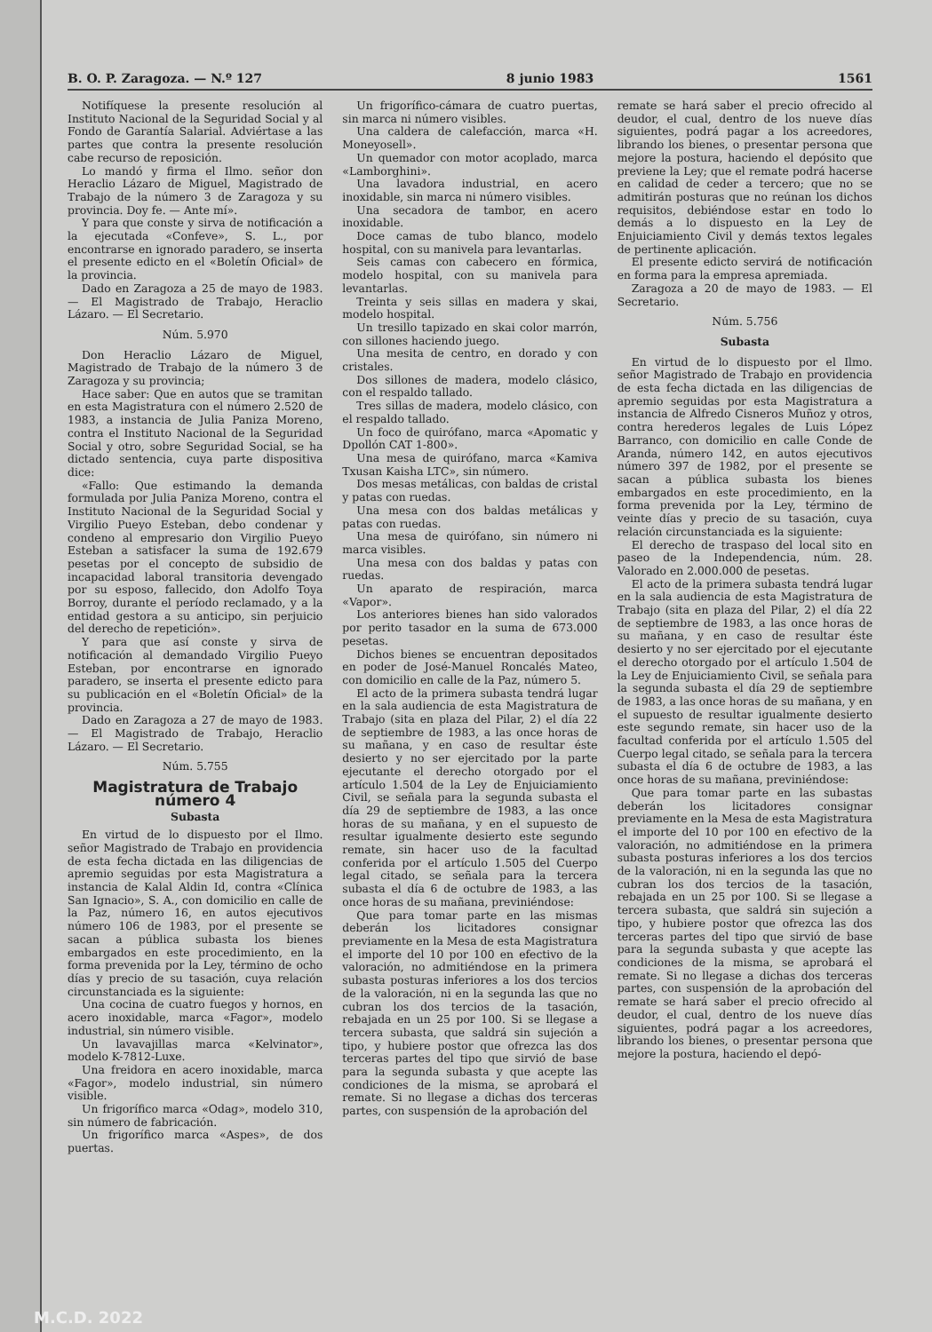B. O. P. Zaragoza. — N.º 127 8 junio 1983 1561
Notifíquese la presente resolución al Instituto Nacional de la Seguridad Social y al Fondo de Garantía Salarial. Adviértase a las partes que contra la presente resolución cabe recurso de reposición.
Lo mandó y firma el Ilmo. señor don Heraclio Lázaro de Miguel, Magistrado de Trabajo de la número 3 de Zaragoza y su provincia. Doy fe. — Ante mí».
Y para que conste y sirva de notificación a la ejecutada «Confeve», S. L., por encontrarse en ignorado paradero, se inserta el presente edicto en el «Boletín Oficial» de la provincia.
Dado en Zaragoza a 25 de mayo de 1983. — El Magistrado de Trabajo, Heraclio Lázaro. — El Secretario.
Núm. 5.970
Don Heraclio Lázaro de Miguel, Magistrado de Trabajo de la número 3 de Zaragoza y su provincia;
Hace saber: Que en autos que se tramitan en esta Magistratura con el número 2.520 de 1983, a instancia de Julia Paniza Moreno, contra el Instituto Nacional de la Seguridad Social y otro, sobre Seguridad Social, se ha dictado sentencia, cuya parte dispositiva dice:
«Fallo: Que estimando la demanda formulada por Julia Paniza Moreno, contra el Instituto Nacional de la Seguridad Social y Virgilio Pueyo Esteban, debo condenar y condeno al empresario don Virgilio Pueyo Esteban a satisfacer la suma de 192.679 pesetas por el concepto de subsidio de incapacidad laboral transitoria devengado por su esposo, fallecido, don Adolfo Toya Borroy, durante el período reclamado, y a la entidad gestora a su anticipo, sin perjuicio del derecho de repetición».
Y para que así conste y sirva de notificación al demandado Virgilio Pueyo Esteban, por encontrarse en ignorado paradero, se inserta el presente edicto para su publicación en el «Boletín Oficial» de la provincia.
Dado en Zaragoza a 27 de mayo de 1983. — El Magistrado de Trabajo, Heraclio Lázaro. — El Secretario.
Núm. 5.755
Magistratura de Trabajo
número 4
Subasta
En virtud de lo dispuesto por el Ilmo. señor Magistrado de Trabajo en providencia de esta fecha dictada en las diligencias de apremio seguidas por esta Magistratura a instancia de Kalal Aldin Id, contra «Clínica San Ignacio», S. A., con domicilio en calle de la Paz, número 16, en autos ejecutivos número 106 de 1983, por el presente se sacan a pública subasta los bienes embargados en este procedimiento, en la forma prevenida por la Ley, término de ocho días y precio de su tasación, cuya relación circunstanciada es la siguiente:
Una cocina de cuatro fuegos y hornos, en acero inoxidable, marca «Fagor», modelo industrial, sin número visible.
Un lavavajillas marca «Kelvinator», modelo K-7812-Luxe.
Una freidora en acero inoxidable, marca «Fagor», modelo industrial, sin número visible.
Un frigorífico marca «Odag», modelo 310, sin número de fabricación.
Un frigorífico marca «Aspes», de dos puertas.
Un frigorífico-cámara de cuatro puertas, sin marca ni número visibles.
Una caldera de calefacción, marca «H. Moneyosell».
Un quemador con motor acoplado, marca «Lamborghini».
Una lavadora industrial, en acero inoxidable, sin marca ni número visibles.
Una secadora de tambor, en acero inoxidable.
Doce camas de tubo blanco, modelo hospital, con su manivela para levantarlas.
Seis camas con cabecero en fórmica, modelo hospital, con su manivela para levantarlas.
Treinta y seis sillas en madera y skai, modelo hospital.
Un tresillo tapizado en skai color marrón, con sillones haciendo juego.
Una mesita de centro, en dorado y con cristales.
Dos sillones de madera, modelo clásico, con el respaldo tallado.
Tres sillas de madera, modelo clásico, con el respaldo tallado.
Un foco de quirófano, marca «Apomatic y Dpollón CAT 1-800».
Una mesa de quirófano, marca «Kamiva Txusan Kaisha LTC», sin número.
Dos mesas metálicas, con baldas de cristal y patas con ruedas.
Una mesa con dos baldas metálicas y patas con ruedas.
Una mesa de quirófano, sin número ni marca visibles.
Una mesa con dos baldas y patas con ruedas.
Un aparato de respiración, marca «Vapor».
Los anteriores bienes han sido valorados por perito tasador en la suma de 673.000 pesetas.
Dichos bienes se encuentran depositados en poder de José-Manuel Roncalés Mateo, con domicilio en calle de la Paz, número 5.
El acto de la primera subasta tendrá lugar en la sala audiencia de esta Magistratura de Trabajo (sita en plaza del Pilar, 2) el día 22 de septiembre de 1983, a las once horas de su mañana, y en caso de resultar éste desierto y no ser ejercitado por la parte ejecutante el derecho otorgado por el artículo 1.504 de la Ley de Enjuiciamiento Civil, se señala para la segunda subasta el día 29 de septiembre de 1983, a las once horas de su mañana, y en el supuesto de resultar igualmente desierto este segundo remate, sin hacer uso de la facultad conferida por el artículo 1.505 del Cuerpo legal citado, se señala para la tercera subasta el día 6 de octubre de 1983, a las once horas de su mañana, previniéndose:
Que para tomar parte en las mismas deberán los licitadores consignar previamente en la Mesa de esta Magistratura el importe del 10 por 100 en efectivo de la valoración, no admitiéndose en la primera subasta posturas inferiores a los dos tercios de la valoración, ni en la segunda las que no cubran los dos tercios de la tasación, rebajada en un 25 por 100. Si se llegase a tercera subasta, que saldrá sin sujeción a tipo, y hubiere postor que ofrezca las dos terceras partes del tipo que sirvió de base para la segunda subasta y que acepte las condiciones de la misma, se aprobará el remate. Si no llegase a dichas dos terceras partes, con suspensión de la aprobación del
remate se hará saber el precio ofrecido al deudor, el cual, dentro de los nueve días siguientes, podrá pagar a los acreedores, librando los bienes, o presentar persona que mejore la postura, haciendo el depósito que previene la Ley; que el remate podrá hacerse en calidad de ceder a tercero; que no se admitirán posturas que no reúnan los dichos requisitos, debiéndose estar en todo lo demás a lo dispuesto en la Ley de Enjuiciamiento Civil y demás textos legales de pertinente aplicación.
El presente edicto servirá de notificación en forma para la empresa apremiada.
Zaragoza a 20 de mayo de 1983. — El Secretario.
Núm. 5.756
Subasta
En virtud de lo dispuesto por el Ilmo. señor Magistrado de Trabajo en providencia de esta fecha dictada en las diligencias de apremio seguidas por esta Magistratura a instancia de Alfredo Cisneros Muñoz y otros, contra herederos legales de Luis López Barranco, con domicilio en calle Conde de Aranda, número 142, en autos ejecutivos número 397 de 1982, por el presente se sacan a pública subasta los bienes embargados en este procedimiento, en la forma prevenida por la Ley, término de veinte días y precio de su tasación, cuya relación circunstanciada es la siguiente:
El derecho de traspaso del local sito en paseo de la Independencia, núm. 28. Valorado en 2.000.000 de pesetas.
El acto de la primera subasta tendrá lugar en la sala audiencia de esta Magistratura de Trabajo (sita en plaza del Pilar, 2) el día 22 de septiembre de 1983, a las once horas de su mañana, y en caso de resultar éste desierto y no ser ejercitado por el ejecutante el derecho otorgado por el artículo 1.504 de la Ley de Enjuiciamiento Civil, se señala para la segunda subasta el día 29 de septiembre de 1983, a las once horas de su mañana, y en el supuesto de resultar igualmente desierto este segundo remate, sin hacer uso de la facultad conferida por el artículo 1.505 del Cuerpo legal citado, se señala para la tercera subasta el día 6 de octubre de 1983, a las once horas de su mañana, previniéndose:
Que para tomar parte en las subastas deberán los licitadores consignar previamente en la Mesa de esta Magistratura el importe del 10 por 100 en efectivo de la valoración, no admitiéndose en la primera subasta posturas inferiores a los dos tercios de la valoración, ni en la segunda las que no cubran los dos tercios de la tasación, rebajada en un 25 por 100. Si se llegase a tercera subasta, que saldrá sin sujeción a tipo, y hubiere postor que ofrezca las dos terceras partes del tipo que sirvió de base para la segunda subasta y que acepte las condiciones de la misma, se aprobará el remate. Si no llegase a dichas dos terceras partes, con suspensión de la aprobación del remate se hará saber el precio ofrecido al deudor, el cual, dentro de los nueve días siguientes, podrá pagar a los acreedores, librando los bienes, o presentar persona que mejore la postura, haciendo el depó-
M.C.D. 2022